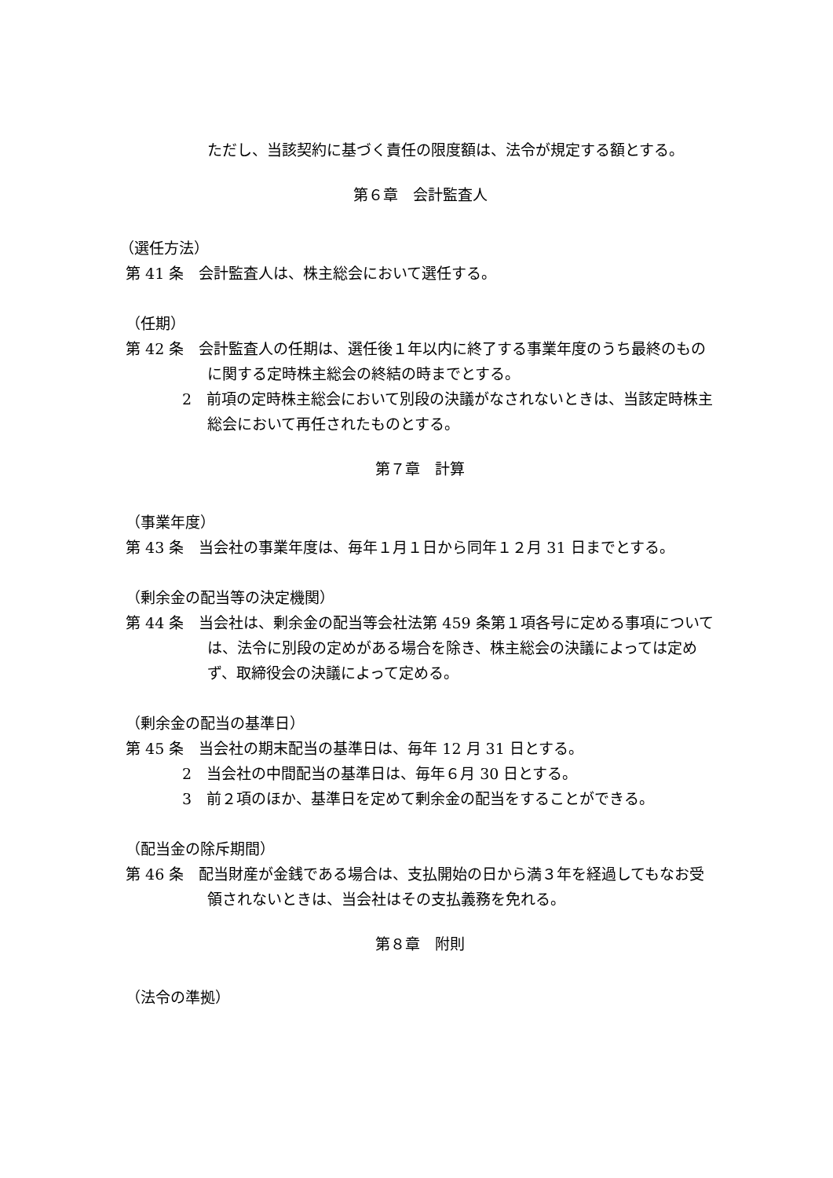ただし、当該契約に基づく責任の限度額は、法令が規定する額とする。
第６章　会計監査人
（選任方法）
第 41 条　会計監査人は、株主総会において選任する。
（任期）
第 42 条　会計監査人の任期は、選任後１年以内に終了する事業年度のうち最終のものに関する定時株主総会の終結の時までとする。
2　前項の定時株主総会において別段の決議がなされないときは、当該定時株主総会において再任されたものとする。
第７章　計算
（事業年度）
第 43 条　当会社の事業年度は、毎年１月１日から同年１２月 31 日までとする。
（剰余金の配当等の決定機関）
第 44 条　当会社は、剰余金の配当等会社法第 459 条第１項各号に定める事項については、法令に別段の定めがある場合を除き、株主総会の決議によっては定めず、取締役会の決議によって定める。
（剰余金の配当の基準日）
第 45 条　当会社の期末配当の基準日は、毎年 12 月 31 日とする。
2　当会社の中間配当の基準日は、毎年６月 30 日とする。
3　前２項のほか、基準日を定めて剰余金の配当をすることができる。
（配当金の除斥期間）
第 46 条　配当財産が金銭である場合は、支払開始の日から満３年を経過してもなお受領されないときは、当会社はその支払義務を免れる。
第８章　附則
（法令の準拠）